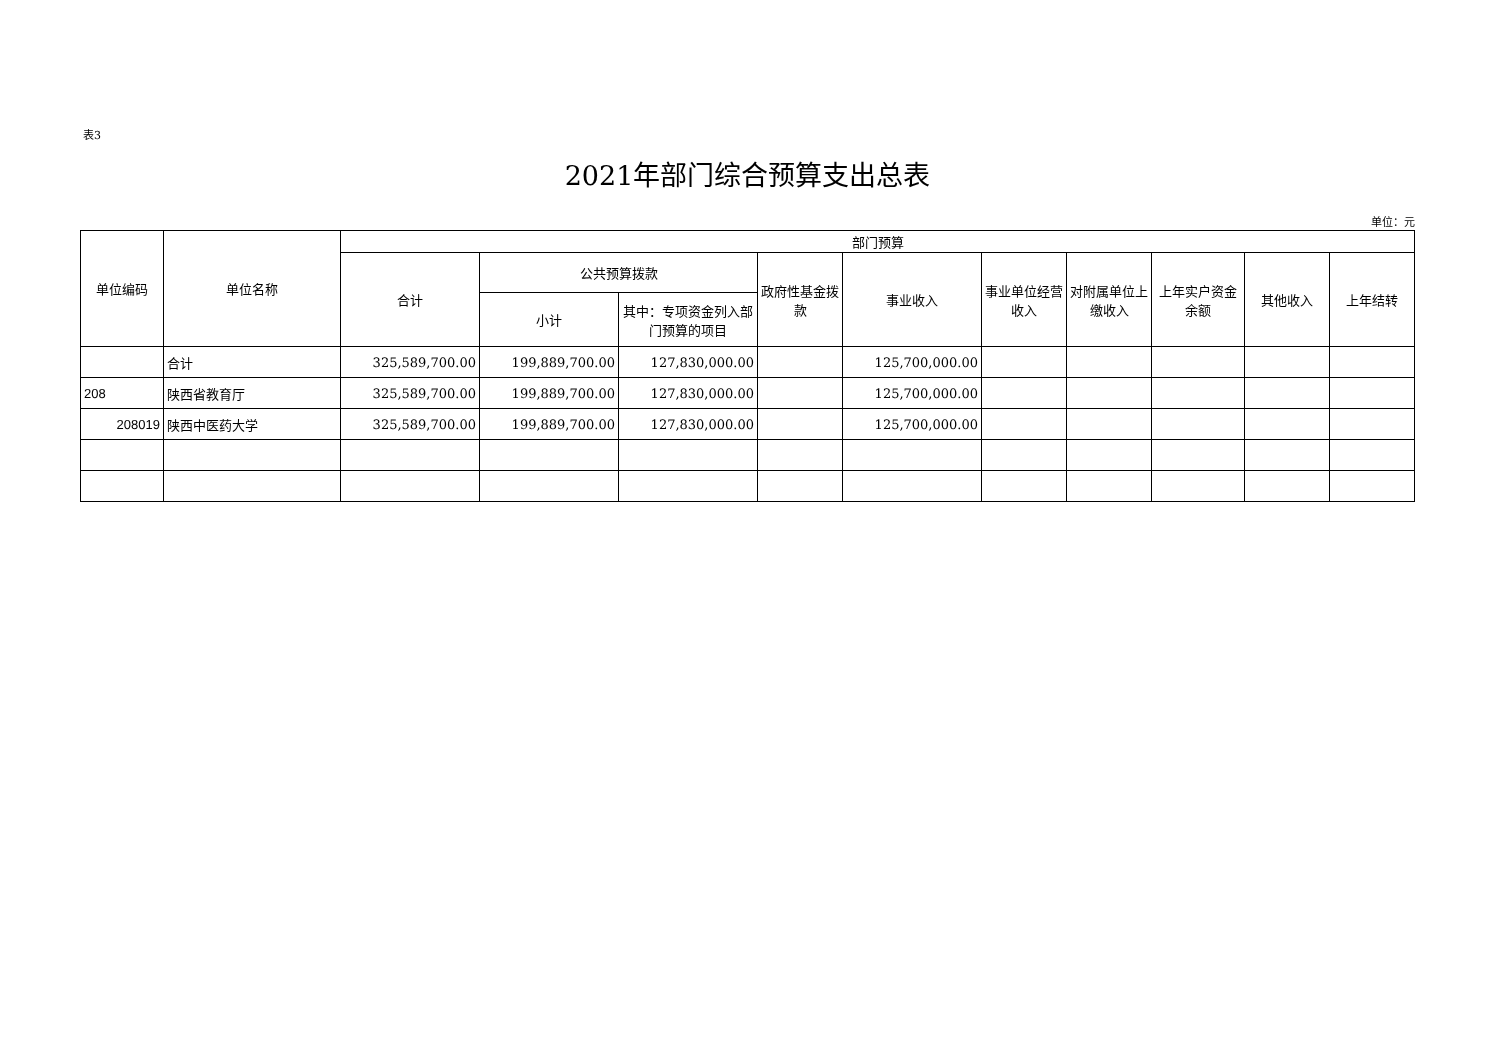表3
2021年部门综合预算支出总表
单位：元
| 单位编码 | 单位名称 | 部门预算 | | | | | | | | | |
| --- | --- | --- | --- | --- | --- | --- | --- | --- | --- | --- | --- |
| | | 合计 | 公共预算拨款 | | 政府性基金拨款 | 事业收入 | 事业单位经营收入 | 对附属单位上缴收入 | 上年实户资金余额 | 其他收入 | 上年结转 |
| | | | 小计 | 其中：专项资金列入部门预算的项目 | | | | | | | |
| | 合计 | 325,589,700.00 | 199,889,700.00 | 127,830,000.00 | | 125,700,000.00 | | | | | |
| 208 | 陕西省教育厅 | 325,589,700.00 | 199,889,700.00 | 127,830,000.00 | | 125,700,000.00 | | | | | |
| 208019 | 陕西中医药大学 | 325,589,700.00 | 199,889,700.00 | 127,830,000.00 | | 125,700,000.00 | | | | | |